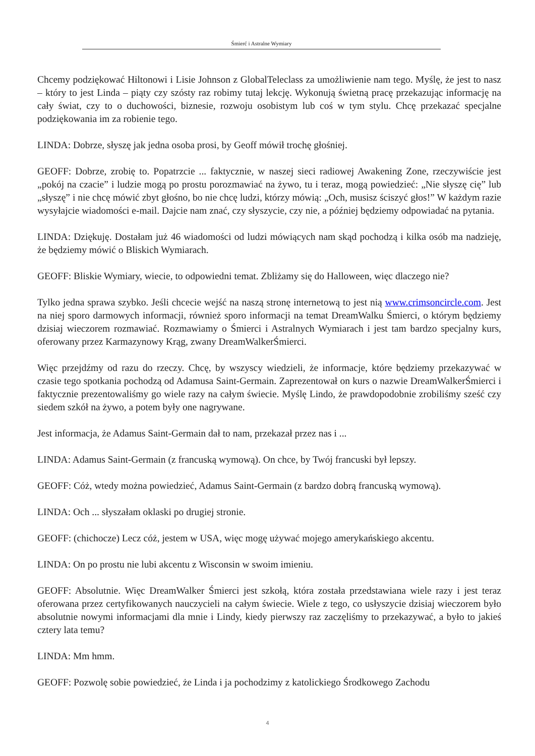Śmierć i Astralne Wymiary
Chcemy podziękować Hiltonowi i Lisie Johnson z GlobalTeleclass za umożliwienie nam tego. Myślę, że jest to nasz – który to jest Linda – piąty czy szósty raz robimy tutaj lekcję. Wykonują świetną pracę przekazując informację na cały świat, czy to o duchowości, biznesie, rozwoju osobistym lub coś w tym stylu. Chcę przekazać specjalne podziękowania im za robienie tego.
LINDA: Dobrze, słyszę jak jedna osoba prosi, by Geoff mówił trochę głośniej.
GEOFF: Dobrze, zrobię to. Popatrzcie ... faktycznie, w naszej sieci radiowej Awakening Zone, rzeczywiście jest „pokój na czacie” i ludzie mogą po prostu porozmawiać na żywo, tu i teraz, mogą powiedzieć: „Nie słyszę cię” lub „słyszę” i nie chcę mówić zbyt głośno, bo nie chcę ludzi, którzy mówią: „Och, musisz ściszyć głos!” W każdym razie wysyłajcie wiadomości e-mail. Dajcie nam znać, czy słyszycie, czy nie, a później będziemy odpowiadać na pytania.
LINDA: Dziękuję. Dostałam już 46 wiadomości od ludzi mówiących nam skąd pochodzą i kilka osób ma nadzieję, że będziemy mówić o Bliskich Wymiarach.
GEOFF: Bliskie Wymiary, wiecie, to odpowiedni temat. Zbliżamy się do Halloween, więc dlaczego nie?
Tylko jedna sprawa szybko. Jeśli chcecie wejść na naszą stronę internetową to jest nią www.crimsoncircle.com. Jest na niej sporo darmowych informacji, również sporo informacji na temat DreamWalku Śmierci, o którym będziemy dzisiaj wieczorem rozmawiać. Rozmawiamy o Śmierci i Astralnych Wymiarach i jest tam bardzo specjalny kurs, oferowany przez Karmazynowy Krąg, zwany DreamWalkerŚmierci.
Więc przejdźmy od razu do rzeczy. Chcę, by wszyscy wiedzieli, że informacje, które będziemy przekazywać w czasie tego spotkania pochodzą od Adamusa Saint-Germain. Zaprezentował on kurs o nazwie DreamWalkerŚmierci i faktycznie prezentowaliśmy go wiele razy na całym świecie. Myślę Lindo, że prawdopodobnie zrobiliśmy sześć czy siedem szkół na żywo, a potem były one nagrywane.
Jest informacja, że Adamus Saint-Germain dał to nam, przekazał przez nas i ...
LINDA: Adamus Saint-Germain (z francuską wymową). On chce, by Twój francuski był lepszy.
GEOFF: Cóż, wtedy można powiedzieć, Adamus Saint-Germain (z bardzo dobrą francuską wymową).
LINDA: Och ... słyszałam oklaski po drugiej stronie.
GEOFF: (chichocze) Lecz cóż, jestem w USA, więc mogę używać mojego amerykańskiego akcentu.
LINDA: On po prostu nie lubi akcentu z Wisconsin w swoim imieniu.
GEOFF: Absolutnie. Więc DreamWalker Śmierci jest szkołą, która została przedstawiana wiele razy i jest teraz oferowana przez certyfikowanych nauczycieli na całym świecie. Wiele z tego, co usłyszycie dzisiaj wieczorem było absolutnie nowymi informacjami dla mnie i Lindy, kiedy pierwszy raz zaczęliśmy to przekazywać, a było to jakieś cztery lata temu?
LINDA: Mm hmm.
GEOFF: Pozwolę sobie powiedzieć, że Linda i ja pochodzimy z katolickiego Środkowego Zachodu
4